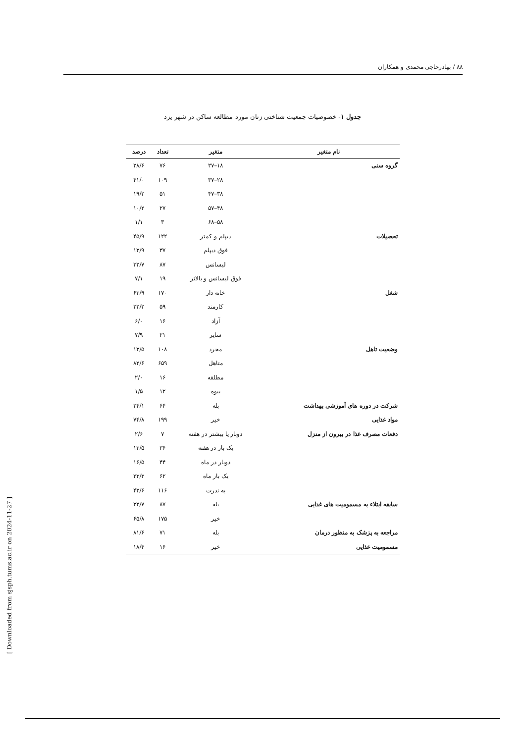۸۸ / بهادرحاجی محمدی و همکاران
جدول ۱- خصوصیات جمعیت شناختی زنان مورد مطالعه ساکن در شهر یزد
| نام متغیر | متغیر | تعداد | درصد |
| --- | --- | --- | --- |
| گروه سنی | ۱۸–۲۷ | ۷۶ | ۲۸/۶ |
| | ۲۸–۳۷ | ۱۰۹ | ۴۱/۰ |
| | ۳۸–۴۷ | ۵۱ | ۱۹/۲ |
| | ۴۸–۵۷ | ۲۷ | ۱۰/۲ |
| | ۵۸–۶۸ | ۳ | ۱/۱ |
| تحصیلات | دیپلم و کمتر | ۱۲۲ | ۴۵/۹ |
| | فوق دیپلم | ۳۷ | ۱۳/۹ |
| | لیسانس | ۸۷ | ۳۲/۷ |
| | فوق لیسانس و بالاتر | ۱۹ | ۷/۱ |
| شغل | خانه دار | ۱۷۰ | ۶۳/۹ |
| | کارمند | ۵۹ | ۲۲/۲ |
| | آزاد | ۱۶ | ۶/۰ |
| | سایر | ۲۱ | ۷/۹ |
| وضعیت تاهل | مجرد | ۱۰۸ | ۱۳/۵ |
| | متاهل | ۶۵۹ | ۸۲/۶ |
| | مطلقه | ۱۶ | ۲/۰ |
| | بیوه | ۱۲ | ۱/۵ |
| شرکت در دوره های آموزشی بهداشت | بله | ۶۴ | ۲۴/۱ |
| مواد غذایی | خیر | ۱۹۹ | ۷۴/۸ |
| دفعات مصرف غذا در بیرون از منزل | دوبار یا بیشتر در هفته | ۷ | ۲/۶ |
| | یک بار در هفته | ۳۶ | ۱۳/۵ |
| | دوبار در ماه | ۴۴ | ۱۶/۵ |
| | یک بار ماه | ۶۲ | ۲۳/۳ |
| | به ندرت | ۱۱۶ | ۴۳/۶ |
| سابقه ابتلاء به مسمومیت های غذایی | بله | ۸۷ | ۳۲/۷ |
| | خیر | ۱۷۵ | ۶۵/۸ |
| مراجعه به پزشک به منظور درمان | بله | ۷۱ | ۸۱/۶ |
| مسمومیت غذایی | خیر | ۱۶ | ۱۸/۴ |
[ Downloaded from sjsph.tums.ac.ir on 2024-11-27 ]